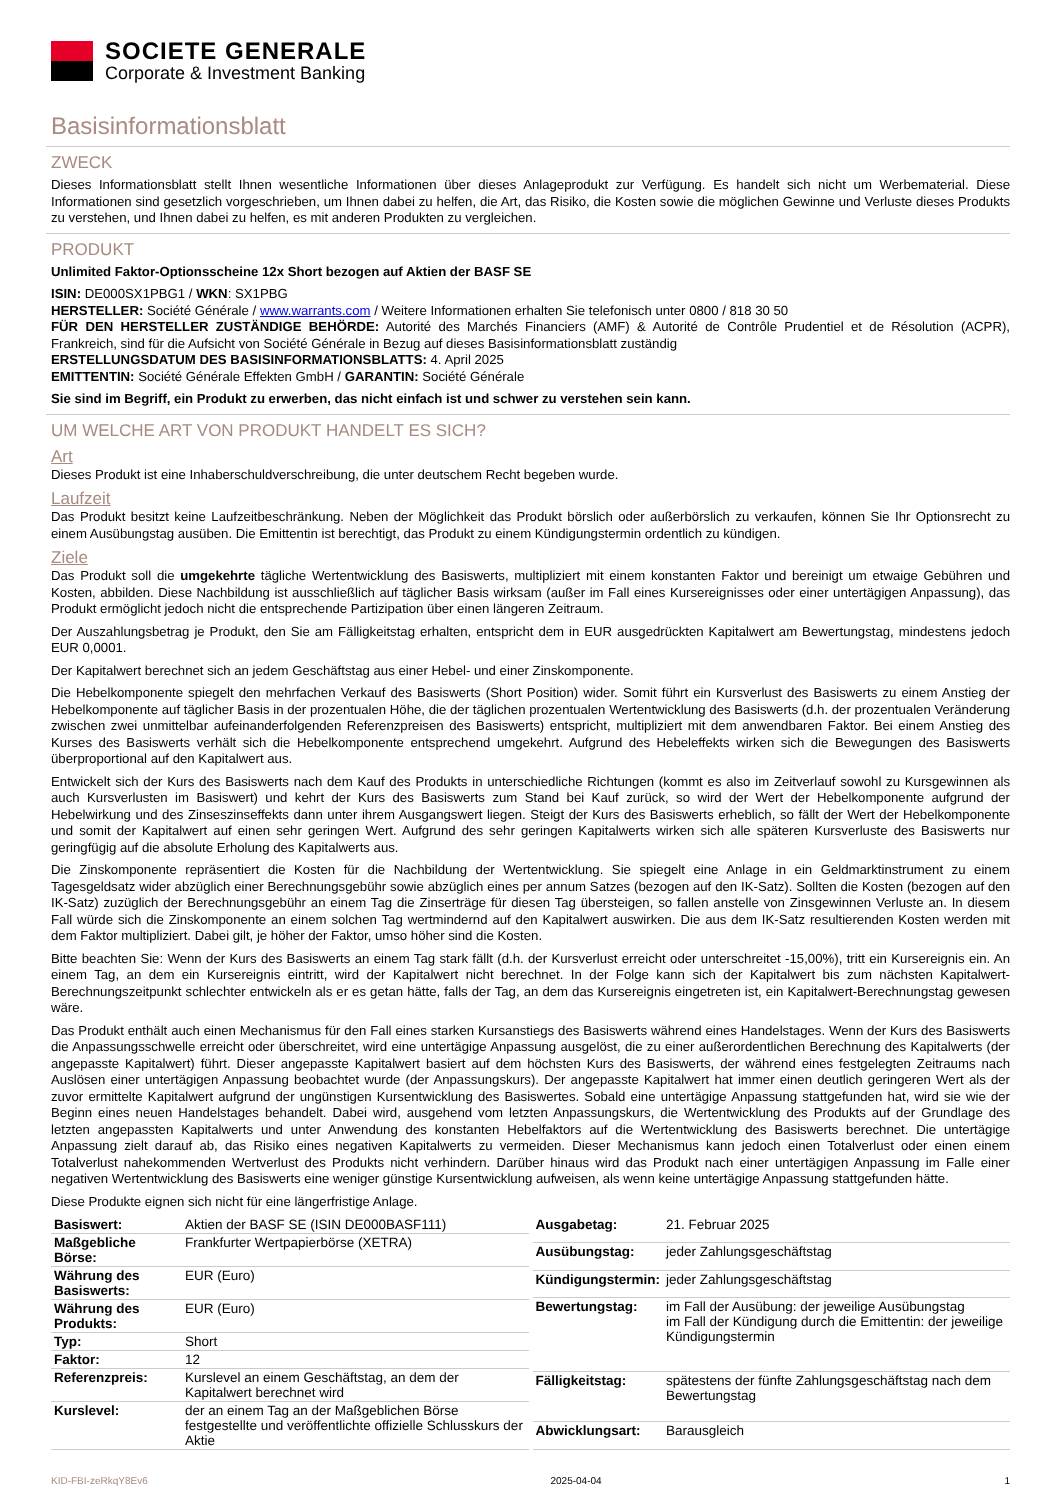SOCIETE GENERALE
Corporate & Investment Banking
Basisinformationsblatt
ZWECK
Dieses Informationsblatt stellt Ihnen wesentliche Informationen über dieses Anlageprodukt zur Verfügung. Es handelt sich nicht um Werbematerial. Diese Informationen sind gesetzlich vorgeschrieben, um Ihnen dabei zu helfen, die Art, das Risiko, die Kosten sowie die möglichen Gewinne und Verluste dieses Produkts zu verstehen, und Ihnen dabei zu helfen, es mit anderen Produkten zu vergleichen.
PRODUKT
Unlimited Faktor-Optionsscheine 12x Short bezogen auf Aktien der BASF SE
ISIN: DE000SX1PBG1 / WKN: SX1PBG
HERSTELLER: Société Générale / www.warrants.com / Weitere Informationen erhalten Sie telefonisch unter 0800 / 818 30 50
FÜR DEN HERSTELLER ZUSTÄNDIGE BEHÖRDE: Autorité des Marchés Financiers (AMF) & Autorité de Contrôle Prudentiel et de Résolution (ACPR), Frankreich, sind für die Aufsicht von Société Générale in Bezug auf dieses Basisinformationsblatt zuständig
ERSTELLUNGSDATUM DES BASISINFORMATIONSBLATTS: 4. April 2025
EMITTENTIN: Société Générale Effekten GmbH / GARANTIN: Société Générale
Sie sind im Begriff, ein Produkt zu erwerben, das nicht einfach ist und schwer zu verstehen sein kann.
UM WELCHE ART VON PRODUKT HANDELT ES SICH?
Art
Dieses Produkt ist eine Inhaberschuldverschreibung, die unter deutschem Recht begeben wurde.
Laufzeit
Das Produkt besitzt keine Laufzeitbeschränkung. Neben der Möglichkeit das Produkt börslich oder außerbörslich zu verkaufen, können Sie Ihr Optionsrecht zu einem Ausübungstag ausüben. Die Emittentin ist berechtigt, das Produkt zu einem Kündigungstermin ordentlich zu kündigen.
Ziele
Das Produkt soll die umgekehrte tägliche Wertentwicklung des Basiswerts, multipliziert mit einem konstanten Faktor und bereinigt um etwaige Gebühren und Kosten, abbilden. Diese Nachbildung ist ausschließlich auf täglicher Basis wirksam (außer im Fall eines Kursereignisses oder einer untertägigen Anpassung), das Produkt ermöglicht jedoch nicht die entsprechende Partizipation über einen längeren Zeitraum.
Der Auszahlungsbetrag je Produkt, den Sie am Fälligkeitstag erhalten, entspricht dem in EUR ausgedrückten Kapitalwert am Bewertungstag, mindestens jedoch EUR 0,0001.
Der Kapitalwert berechnet sich an jedem Geschäftstag aus einer Hebel- und einer Zinskomponente.
Die Hebelkomponente spiegelt den mehrfachen Verkauf des Basiswerts (Short Position) wider. Somit führt ein Kursverlust des Basiswerts zu einem Anstieg der Hebelkomponente auf täglicher Basis in der prozentualen Höhe, die der täglichen prozentualen Wertentwicklung des Basiswerts (d.h. der prozentualen Veränderung zwischen zwei unmittelbar aufeinanderfolgenden Referenzpreisen des Basiswerts) entspricht, multipliziert mit dem anwendbaren Faktor. Bei einem Anstieg des Kurses des Basiswerts verhält sich die Hebelkomponente entsprechend umgekehrt. Aufgrund des Hebeleffekts wirken sich die Bewegungen des Basiswerts überproportional auf den Kapitalwert aus.
Entwickelt sich der Kurs des Basiswerts nach dem Kauf des Produkts in unterschiedliche Richtungen (kommt es also im Zeitverlauf sowohl zu Kursgewinnen als auch Kursverlusten im Basiswert) und kehrt der Kurs des Basiswerts zum Stand bei Kauf zurück, so wird der Wert der Hebelkomponente aufgrund der Hebelwirkung und des Zinseszinseffekts dann unter ihrem Ausgangswert liegen. Steigt der Kurs des Basiswerts erheblich, so fällt der Wert der Hebelkomponente und somit der Kapitalwert auf einen sehr geringen Wert. Aufgrund des sehr geringen Kapitalwerts wirken sich alle späteren Kursverluste des Basiswerts nur geringfügig auf die absolute Erholung des Kapitalwerts aus.
Die Zinskomponente repräsentiert die Kosten für die Nachbildung der Wertentwicklung. Sie spiegelt eine Anlage in ein Geldmarktinstrument zu einem Tagesgeldsatz wider abzüglich einer Berechnungsgebühr sowie abzüglich eines per annum Satzes (bezogen auf den IK-Satz). Sollten die Kosten (bezogen auf den IK-Satz) zuzüglich der Berechnungsgebühr an einem Tag die Zinserträge für diesen Tag übersteigen, so fallen anstelle von Zinsgewinnen Verluste an. In diesem Fall würde sich die Zinskomponente an einem solchen Tag wertmindernd auf den Kapitalwert auswirken. Die aus dem IK-Satz resultierenden Kosten werden mit dem Faktor multipliziert. Dabei gilt, je höher der Faktor, umso höher sind die Kosten.
Bitte beachten Sie: Wenn der Kurs des Basiswerts an einem Tag stark fällt (d.h. der Kursverlust erreicht oder unterschreitet -15,00%), tritt ein Kursereignis ein. An einem Tag, an dem ein Kursereignis eintritt, wird der Kapitalwert nicht berechnet. In der Folge kann sich der Kapitalwert bis zum nächsten Kapitalwert-Berechnungszeitpunkt schlechter entwickeln als er es getan hätte, falls der Tag, an dem das Kursereignis eingetreten ist, ein Kapitalwert-Berechnungstag gewesen wäre.
Das Produkt enthält auch einen Mechanismus für den Fall eines starken Kursanstiegs des Basiswerts während eines Handelstages. Wenn der Kurs des Basiswerts die Anpassungsschwelle erreicht oder überschreitet, wird eine untertägige Anpassung ausgelöst, die zu einer außerordentlichen Berechnung des Kapitalwerts (der angepasste Kapitalwert) führt. Dieser angepasste Kapitalwert basiert auf dem höchsten Kurs des Basiswerts, der während eines festgelegten Zeitraums nach Auslösen einer untertägigen Anpassung beobachtet wurde (der Anpassungskurs). Der angepasste Kapitalwert hat immer einen deutlich geringeren Wert als der zuvor ermittelte Kapitalwert aufgrund der ungünstigen Kursentwicklung des Basiswertes. Sobald eine untertägige Anpassung stattgefunden hat, wird sie wie der Beginn eines neuen Handelstages behandelt. Dabei wird, ausgehend vom letzten Anpassungskurs, die Wertentwicklung des Produkts auf der Grundlage des letzten angepassten Kapitalwerts und unter Anwendung des konstanten Hebelfaktors auf die Wertentwicklung des Basiswerts berechnet. Die untertägige Anpassung zielt darauf ab, das Risiko eines negativen Kapitalwerts zu vermeiden. Dieser Mechanismus kann jedoch einen Totalverlust oder einen einem Totalverlust nahekommenden Wertverlust des Produkts nicht verhindern. Darüber hinaus wird das Produkt nach einer untertägigen Anpassung im Falle einer negativen Wertentwicklung des Basiswerts eine weniger günstige Kursentwicklung aufweisen, als wenn keine untertägige Anpassung stattgefunden hätte.
Diese Produkte eignen sich nicht für eine längerfristige Anlage.
| Basiswert: | Aktien der BASF SE (ISIN DE000BASF111) |
| Maßgebliche Börse: | Frankfurter Wertpapierbörse (XETRA) |
| Währung des Basiswerts: | EUR (Euro) |
| Währung des Produkts: | EUR (Euro) |
| Typ: | Short |
| Faktor: | 12 |
| Referenzpreis: | Kurslevel an einem Geschäftstag, an dem der Kapitalwert berechnet wird |
| Kurslevel: | der an einem Tag an der Maßgeblichen Börse festgestellte und veröffentlichte offizielle Schlusskurs der Aktie |
| Ausgabetag: | 21. Februar 2025 |
| Ausübungstag: | jeder Zahlungsgeschäftstag |
| Kündigungstermin: | jeder Zahlungsgeschäftstag |
| Bewertungstag: | im Fall der Ausübung: der jeweilige Ausübungstag im Fall der Kündigung durch die Emittentin: der jeweilige Kündigungstermin |
| Fälligkeitstag: | spätestens der fünfte Zahlungsgeschäftstag nach dem Bewertungstag |
| Abwicklungsart: | Barausgleich |
KID-FBI-zeRkqY8Ev6 2025-04-04 1